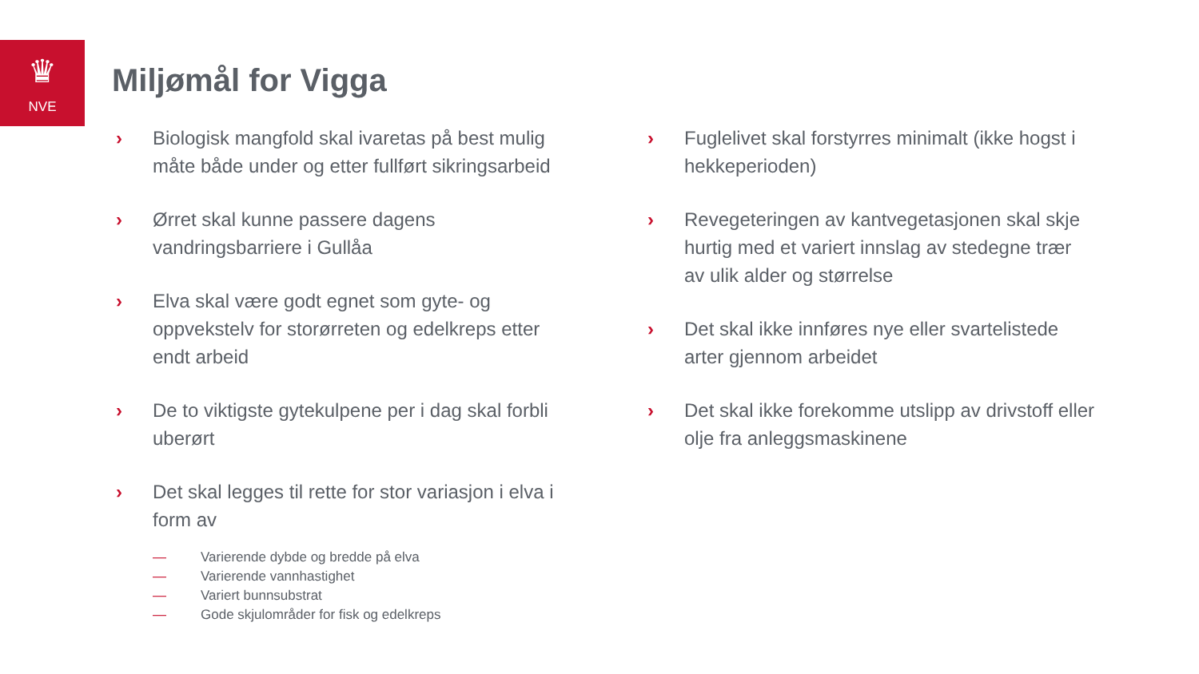♛
NVE
Miljømål for Vigga
› Biologisk mangfold skal ivaretas på best mulig måte både under og etter fullført sikringsarbeid
› Ørret skal kunne passere dagens vandringsbarriere i Gullåa
› Elva skal være godt egnet som gyte- og oppvekstelv for storørreten og edelkreps etter endt arbeid
› De to viktigste gytekulpene per i dag skal forbli uberørt
› Det skal legges til rette for stor variasjon i elva i form av
— Varierende dybde og bredde på elva
— Varierende vannhastighet
— Variert bunnsubstrat
— Gode skjulområder for fisk og edelkreps
› Fuglelivet skal forstyrres minimalt (ikke hogst i hekkeperioden)
› Revegeteringen av kantvegetasjonen skal skje hurtig med et variert innslag av stedegne trær av ulik alder og størrelse
› Det skal ikke innføres nye eller svartelistede arter gjennom arbeidet
› Det skal ikke forekomme utslipp av drivstoff eller olje fra anleggsmaskinene